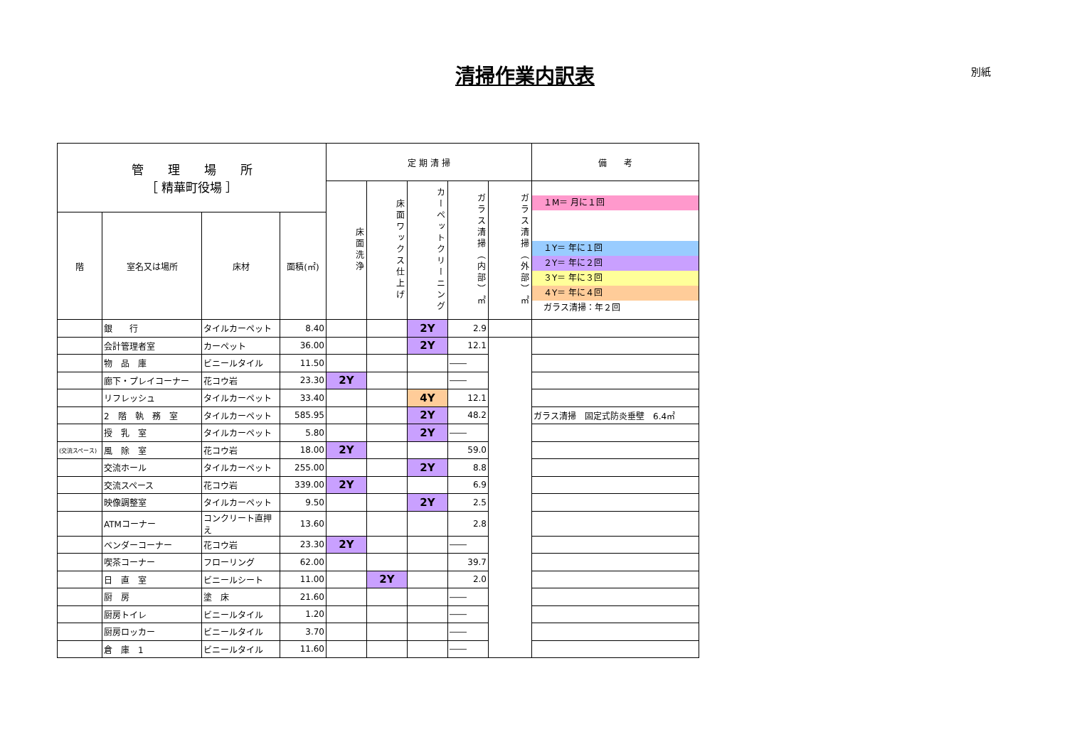清掃作業内訳表 別紙
| 管 理 場 所 ［ 精華町役場 ］ | | | | 定 期 清 掃 | | | | | 備 考 |
| --- | --- | --- | --- | --- | --- | --- | --- | --- | --- |
| | | | | 床面洗浄 | 床面ワックス仕上げ | カーペットクリーニング | ガラス清掃（内部）㎡ | ガラス清掃（外部）㎡ | １M＝ 月に１回 １Y＝ 年に１回 ２Y＝ 年に２回 ３Y＝ 年に３回 ４Y＝ 年に４回 ガラス清掃：年２回 |
| 階 | 室名又は場所 | 床材 | 面積(㎡) | | | | | | |
| | 銀 行 | タイルカーペット | 8.40 | | | 2Y | 2.9 | | |
| | 会計管理者室 | カーペット | 36.00 | | | 2Y | 12.1 | | |
| | 物 品 庫 | ビニールタイル | 11.50 | | | | ―― | | |
| | 廊下・プレイコーナー | 花コウ岩 | 23.30 | 2Y | | | ―― | | |
| | リフレッシュ | タイルカーペット | 33.40 | | | 4Y | 12.1 | | |
| | 2 階 執 務 室 | タイルカーペット | 585.95 | | | 2Y | 48.2 | | ガラス清掃 固定式防炎垂壁 6.4㎡ |
| | 授 乳 室 | タイルカーペット | 5.80 | | | 2Y | ―― | | |
| (交流スペース) | 風 除 室 | 花コウ岩 | 18.00 | 2Y | | | 59.0 | | |
| | 交流ホール | タイルカーペット | 255.00 | | | 2Y | 8.8 | | |
| | 交流スペース | 花コウ岩 | 339.00 | 2Y | | | 6.9 | | |
| | 映像調整室 | タイルカーペット | 9.50 | | | 2Y | 2.5 | | |
| | ATMコーナー | コンクリート直押え | 13.60 | | | | 2.8 | | |
| | ベンダーコーナー | 花コウ岩 | 23.30 | 2Y | | | ―― | | |
| | 喫茶コーナー | フローリング | 62.00 | | | | 39.7 | | |
| | 日 直 室 | ビニールシート | 11.00 | | 2Y | | 2.0 | | |
| | 厨 房 | 塗 床 | 21.60 | | | | ―― | | |
| | 厨房トイレ | ビニールタイル | 1.20 | | | | ―― | | |
| | 厨房ロッカー | ビニールタイル | 3.70 | | | | ―― | | |
| | 倉 庫 1 | ビニールタイル | 11.60 | | | | ―― | | |